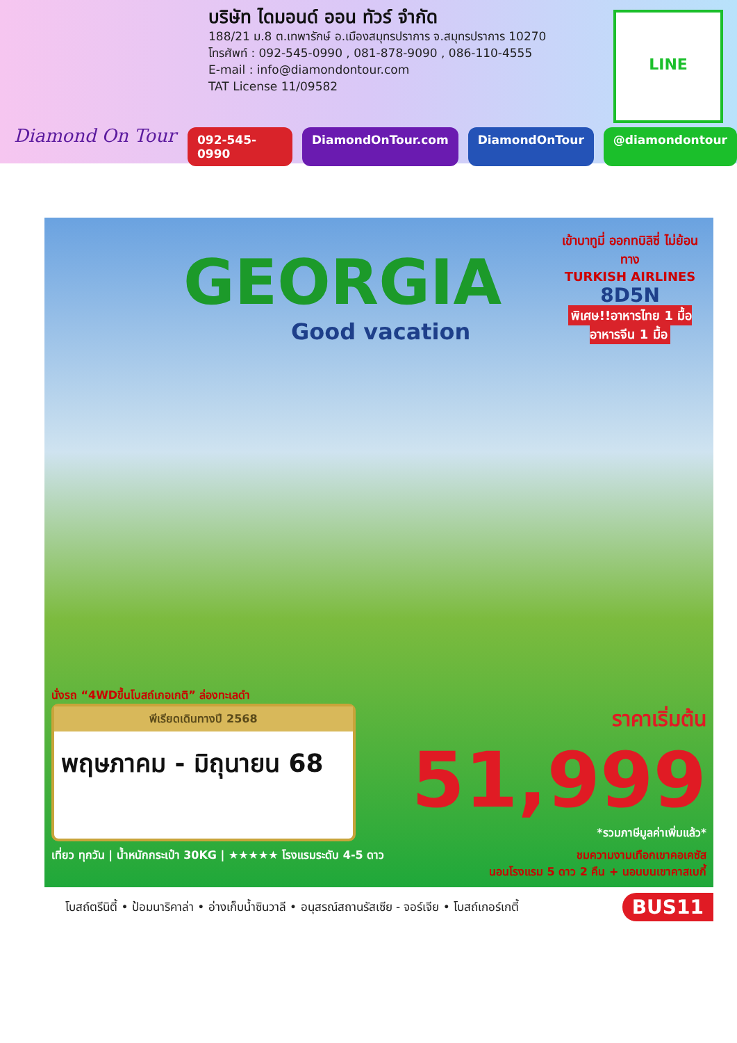Diamond On Tour
บริษัท ไดมอนด์ ออน ทัวร์ จำกัด
188/21 ม.8 ต.เทพารักษ์ อ.เมืองสมุทรปราการ จ.สมุทรปราการ 10270
โทรศัพท์ : 092-545-0990 , 081-878-9090 , 086-110-4555
E-mail : info@diamondontour.com
TAT License 11/09582
LINE
092-545-0990 DiamondOnTour.com DiamondOnTour @diamondontour
เข้าบาทูมี่ ออกทบิลิซี่ ไม่ย้อนทาง
TURKISH AIRLINES
8D5N
พิเศษ!!อาหารไทย 1 มื้อ อาหารจีน 1 มื้อ
GEORGIA
Good vacation
นั่งรถ “4WDขึ้นโบสถ์เกอเกติ” ล่องทะเลดำ
พีเรียดเดินทางปี 2568
พฤษภาคม - มิถุนายน 68
ราคาเริ่มต้น
51,999
*รวมภาษีมูลค่าเพิ่มแล้ว*
เที่ยว ทุกวัน | น้ำหนักกระเป๋า 30KG | ★★★★★ โรงแรมระดับ 4-5 ดาว
ชมความงามเทือกเขาคอเคซัส
นอนโรงแรม 5 ดาว 2 คืน + นอนบนเขาคาสเบกี้
โบสถ์ตรีนิตี้ • ป้อมนาริคาล่า • อ่างเก็บน้ำซินวาลี • อนุสรณ์สถานรัสเซีย - จอร์เจีย • โบสถ์เกอร์เกตี้ BUS11